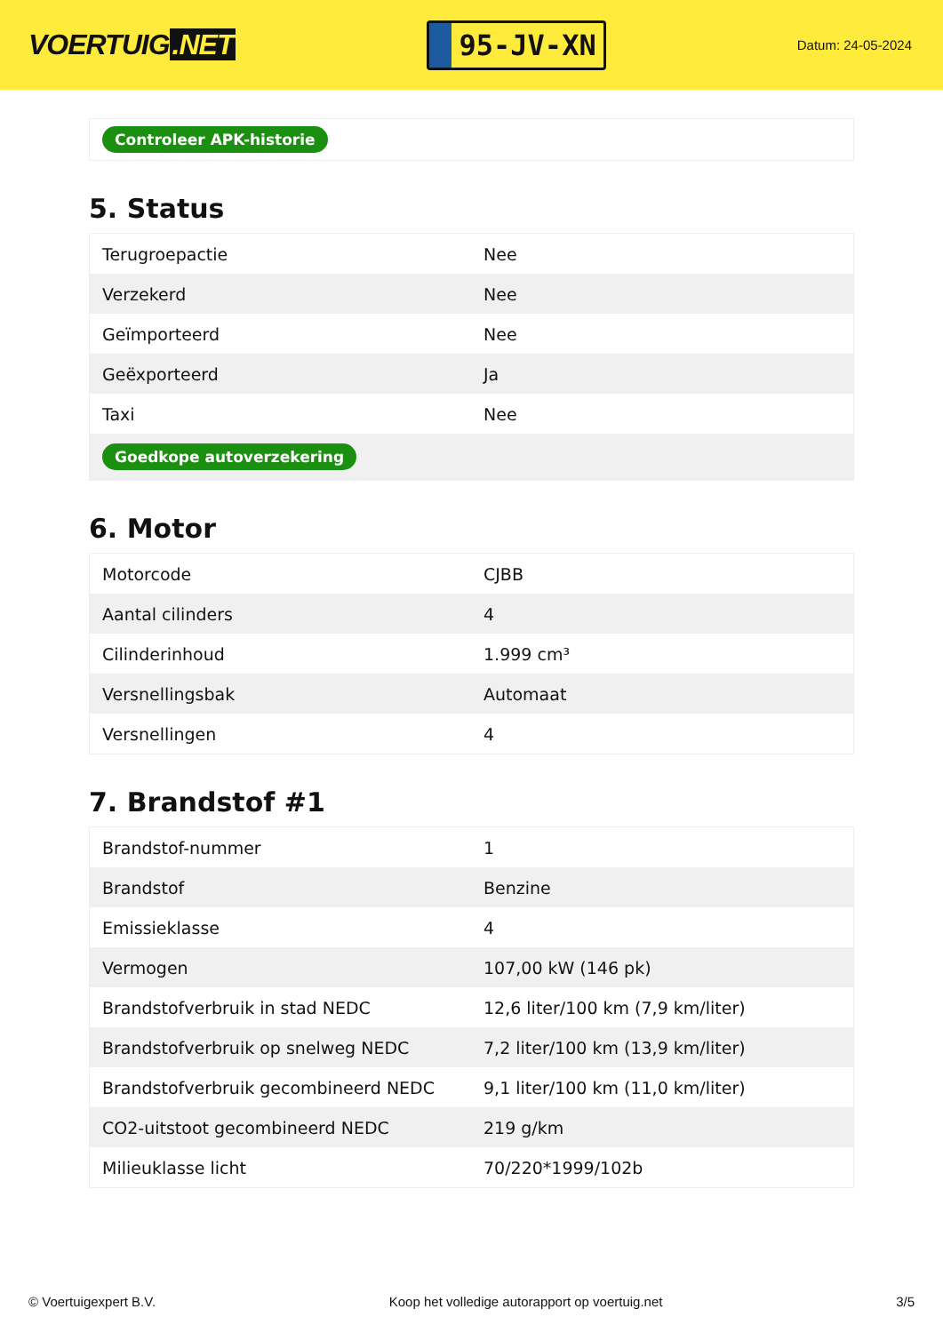VOERTUIG.NET
95-JV-XN
Datum: 24-05-2024
Controleer APK-historie
5. Status
| Terugroepactie | Nee |
| Verzekerd | Nee |
| Geïmporteerd | Nee |
| Geëxporteerd | Ja |
| Taxi | Nee |
| Goedkope autoverzekering | |
6. Motor
| Motorcode | CJBB |
| Aantal cilinders | 4 |
| Cilinderinhoud | 1.999 cm³ |
| Versnellingsbak | Automaat |
| Versnellingen | 4 |
7. Brandstof #1
| Brandstof-nummer | 1 |
| Brandstof | Benzine |
| Emissieklasse | 4 |
| Vermogen | 107,00 kW (146 pk) |
| Brandstofverbruik in stad NEDC | 12,6 liter/100 km (7,9 km/liter) |
| Brandstofverbruik op snelweg NEDC | 7,2 liter/100 km (13,9 km/liter) |
| Brandstofverbruik gecombineerd NEDC | 9,1 liter/100 km (11,0 km/liter) |
| CO2-uitstoot gecombineerd NEDC | 219 g/km |
| Milieuklasse licht | 70/220*1999/102b |
© Voertuigexpert B.V. Koop het volledige autorapport op voertuig.net 3/5